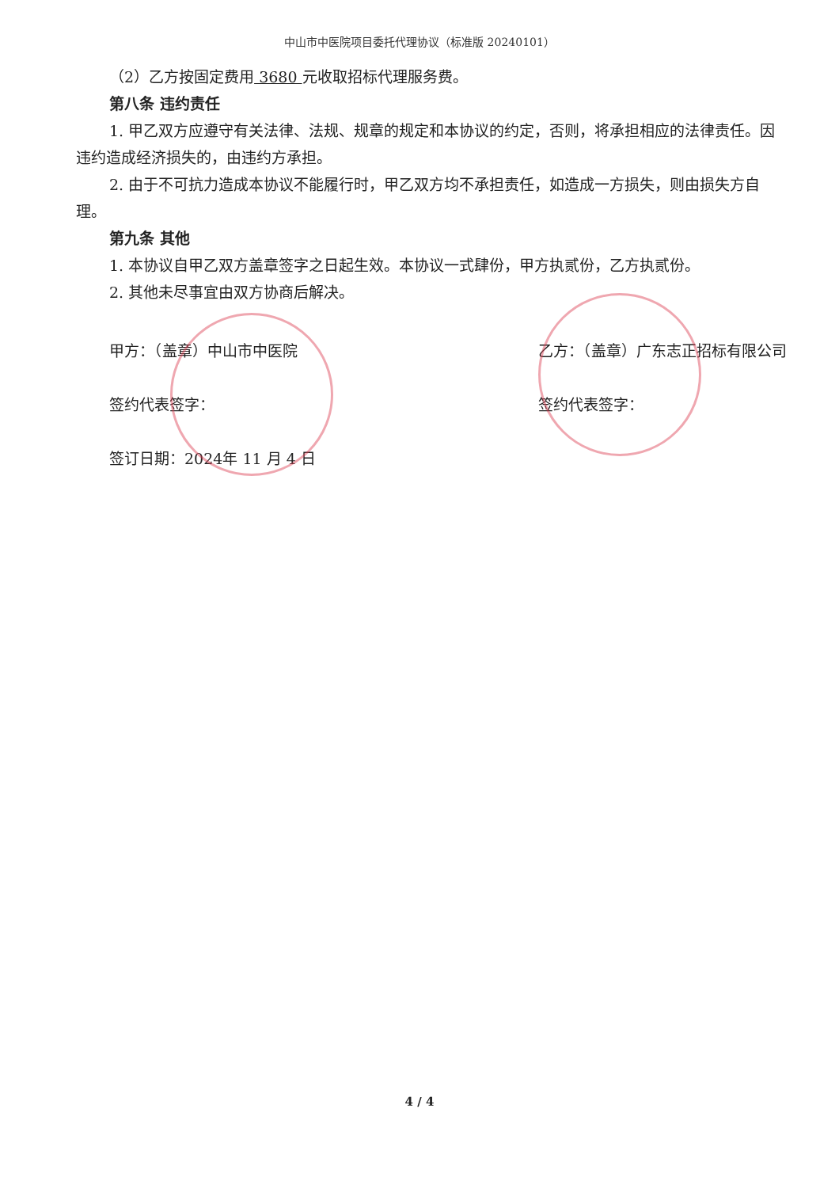中山市中医院项目委托代理协议（标准版 20240101）
（2）乙方按固定费用 3680 元收取招标代理服务费。
第八条 违约责任
1. 甲乙双方应遵守有关法律、法规、规章的规定和本协议的约定，否则，将承担相应的法律责任。因违约造成经济损失的，由违约方承担。
2. 由于不可抗力造成本协议不能履行时，甲乙双方均不承担责任，如造成一方损失，则由损失方自理。
第九条 其他
1. 本协议自甲乙双方盖章签字之日起生效。本协议一式肆份，甲方执贰份，乙方执贰份。
2. 其他未尽事宜由双方协商后解决。
甲方：（盖章）中山市中医院
签约代表签字：
签订日期：2024年 11 月 4 日
乙方：（盖章）广东志正招标有限公司
签约代表签字：
4 / 4